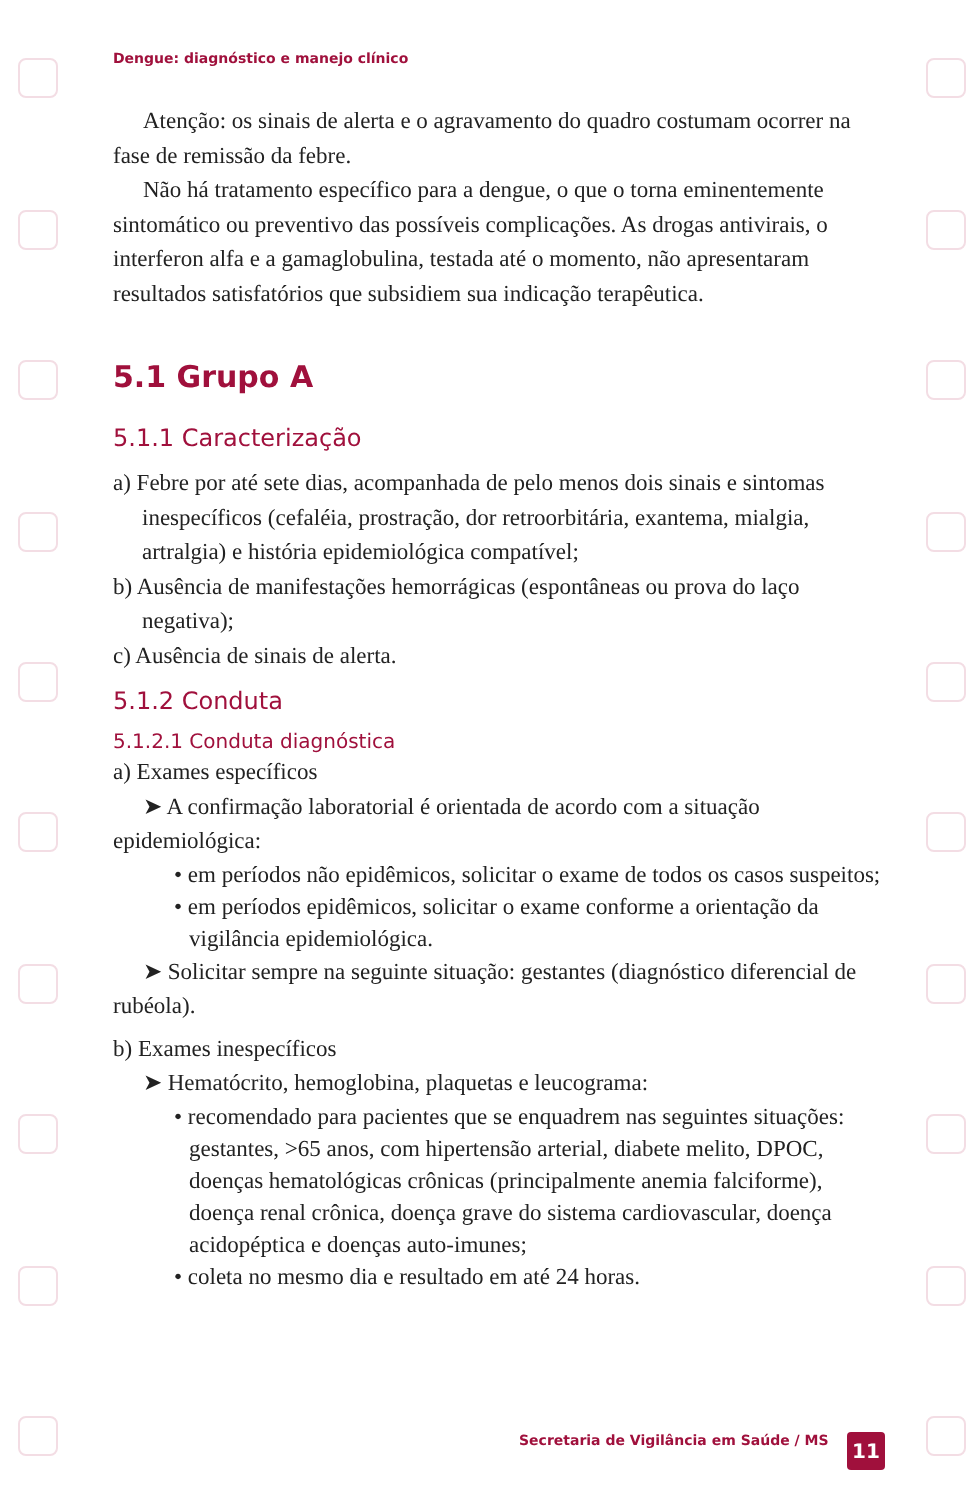Dengue: diagnóstico e manejo clínico
Atenção: os sinais de alerta e o agravamento do quadro costumam ocorrer na fase de remissão da febre.
Não há tratamento específico para a dengue, o que o torna eminentemente sintomático ou preventivo das possíveis complicações. As drogas antivirais, o interferon alfa e a gamaglobulina, testada até o momento, não apresentaram resultados satisfatórios que subsidiem sua indicação terapêutica.
5.1 Grupo A
5.1.1 Caracterização
a) Febre por até sete dias, acompanhada de pelo menos dois sinais e sintomas inespecíficos (cefaléia, prostração, dor retroorbitária, exantema, mialgia, artralgia) e história epidemiológica compatível;
b) Ausência de manifestações hemorrágicas (espontâneas ou prova do laço negativa);
c) Ausência de sinais de alerta.
5.1.2 Conduta
5.1.2.1 Conduta diagnóstica
a) Exames específicos
➤ A confirmação laboratorial é orientada de acordo com a situação epidemiológica:
• em períodos não epidêmicos, solicitar o exame de todos os casos suspeitos;
• em períodos epidêmicos, solicitar o exame conforme a orientação da vigilância epidemiológica.
➤ Solicitar sempre na seguinte situação: gestantes (diagnóstico diferencial de rubéola).
b) Exames inespecíficos
➤ Hematócrito, hemoglobina, plaquetas e leucograma:
• recomendado para pacientes que se enquadrem nas seguintes situações: gestantes, >65 anos, com hipertensão arterial, diabete melito, DPOC, doenças hematológicas crônicas (principalmente anemia falciforme), doença renal crônica, doença grave do sistema cardiovascular, doença acidopéptica e doenças auto-imunes;
• coleta no mesmo dia e resultado em até 24 horas.
Secretaria de Vigilância em Saúde / MS
11